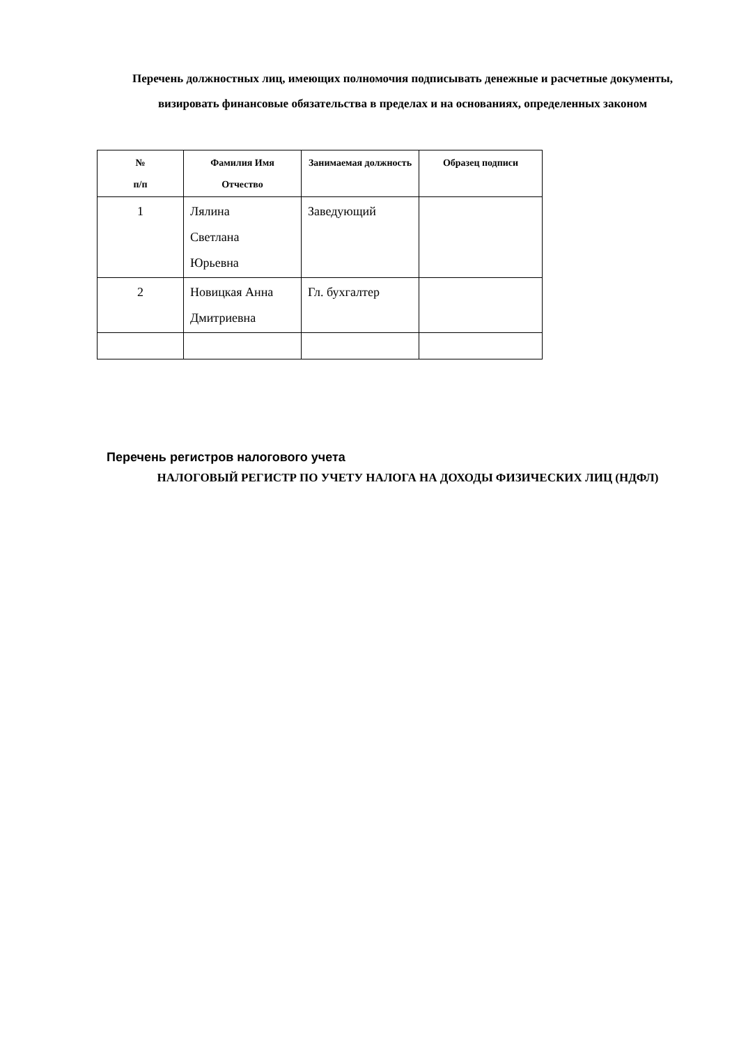Перечень должностных лиц, имеющих полномочия подписывать денежные и расчетные документы, визировать финансовые обязательства в пределах и на основаниях, определенных законом
| № п/п | Фамилия Имя Отчество | Занимаемая должность | Образец подписи |
| --- | --- | --- | --- |
| 1 | Лялина Светлана Юрьевна | Заведующий | |
| 2 | Новицкая Анна Дмитриевна | Гл. бухгалтер | |
Перечень регистров налогового учета
НАЛОГОВЫЙ РЕГИСТР ПО УЧЕТУ НАЛОГА НА ДОХОДЫ ФИЗИЧЕСКИХ ЛИЦ (НДФЛ)